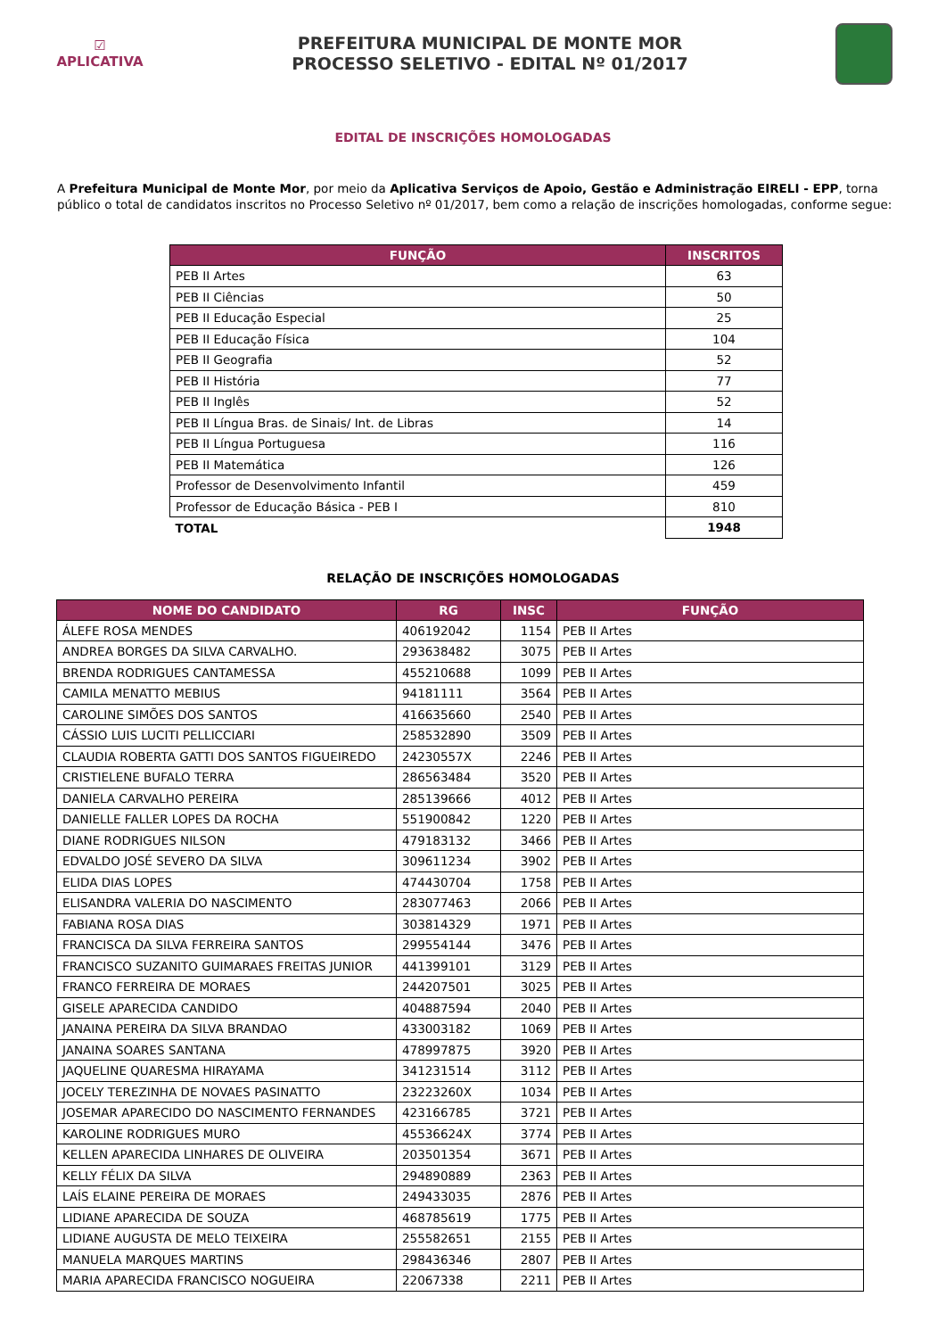☑
APLICATIVA
PREFEITURA MUNICIPAL DE MONTE MOR
PROCESSO SELETIVO - EDITAL Nº 01/2017
EDITAL DE INSCRIÇÕES HOMOLOGADAS
A Prefeitura Municipal de Monte Mor, por meio da Aplicativa Serviços de Apoio, Gestão e Administração EIRELI - EPP, torna público o total de candidatos inscritos no Processo Seletivo nº 01/2017, bem como a relação de inscrições homologadas, conforme segue:
| FUNÇÃO | INSCRITOS |
| --- | --- |
| PEB II Artes | 63 |
| PEB II Ciências | 50 |
| PEB II Educação Especial | 25 |
| PEB II Educação Física | 104 |
| PEB II Geografia | 52 |
| PEB II História | 77 |
| PEB II Inglês | 52 |
| PEB II Língua Bras. de Sinais/ Int. de Libras | 14 |
| PEB II Língua Portuguesa | 116 |
| PEB II Matemática | 126 |
| Professor de Desenvolvimento Infantil | 459 |
| Professor de Educação Básica - PEB I | 810 |
| TOTAL | 1948 |
RELAÇÃO DE INSCRIÇÕES HOMOLOGADAS
| NOME DO CANDIDATO | RG | INSC | FUNÇÃO |
| --- | --- | --- | --- |
| ÁLEFE ROSA MENDES | 406192042 | 1154 | PEB II Artes |
| ANDREA BORGES DA SILVA CARVALHO. | 293638482 | 3075 | PEB II Artes |
| BRENDA RODRIGUES CANTAMESSA | 455210688 | 1099 | PEB II Artes |
| CAMILA MENATTO MEBIUS | 94181111 | 3564 | PEB II Artes |
| CAROLINE SIMÕES DOS SANTOS | 416635660 | 2540 | PEB II Artes |
| CÁSSIO LUIS LUCITI PELLICCIARI | 258532890 | 3509 | PEB II Artes |
| CLAUDIA ROBERTA GATTI DOS SANTOS FIGUEIREDO | 24230557X | 2246 | PEB II Artes |
| CRISTIELENE BUFALO TERRA | 286563484 | 3520 | PEB II Artes |
| DANIELA CARVALHO PEREIRA | 285139666 | 4012 | PEB II Artes |
| DANIELLE FALLER LOPES DA ROCHA | 551900842 | 1220 | PEB II Artes |
| DIANE RODRIGUES NILSON | 479183132 | 3466 | PEB II Artes |
| EDVALDO JOSÉ SEVERO DA SILVA | 309611234 | 3902 | PEB II Artes |
| ELIDA DIAS LOPES | 474430704 | 1758 | PEB II Artes |
| ELISANDRA VALERIA DO NASCIMENTO | 283077463 | 2066 | PEB II Artes |
| FABIANA ROSA DIAS | 303814329 | 1971 | PEB II Artes |
| FRANCISCA DA SILVA FERREIRA SANTOS | 299554144 | 3476 | PEB II Artes |
| FRANCISCO SUZANITO GUIMARAES FREITAS JUNIOR | 441399101 | 3129 | PEB II Artes |
| FRANCO FERREIRA DE MORAES | 244207501 | 3025 | PEB II Artes |
| GISELE APARECIDA CANDIDO | 404887594 | 2040 | PEB II Artes |
| JANAINA PEREIRA DA SILVA BRANDAO | 433003182 | 1069 | PEB II Artes |
| JANAINA SOARES SANTANA | 478997875 | 3920 | PEB II Artes |
| JAQUELINE QUARESMA HIRAYAMA | 341231514 | 3112 | PEB II Artes |
| JOCELY TEREZINHA DE NOVAES PASINATTO | 23223260X | 1034 | PEB II Artes |
| JOSEMAR APARECIDO DO NASCIMENTO FERNANDES | 423166785 | 3721 | PEB II Artes |
| KAROLINE RODRIGUES MURO | 45536624X | 3774 | PEB II Artes |
| KELLEN APARECIDA LINHARES DE OLIVEIRA | 203501354 | 3671 | PEB II Artes |
| KELLY FÉLIX DA SILVA | 294890889 | 2363 | PEB II Artes |
| LAÍS ELAINE PEREIRA DE MORAES | 249433035 | 2876 | PEB II Artes |
| LIDIANE APARECIDA DE SOUZA | 468785619 | 1775 | PEB II Artes |
| LIDIANE AUGUSTA DE MELO TEIXEIRA | 255582651 | 2155 | PEB II Artes |
| MANUELA MARQUES MARTINS | 298436346 | 2807 | PEB II Artes |
| MARIA APARECIDA FRANCISCO NOGUEIRA | 22067338 | 2211 | PEB II Artes |